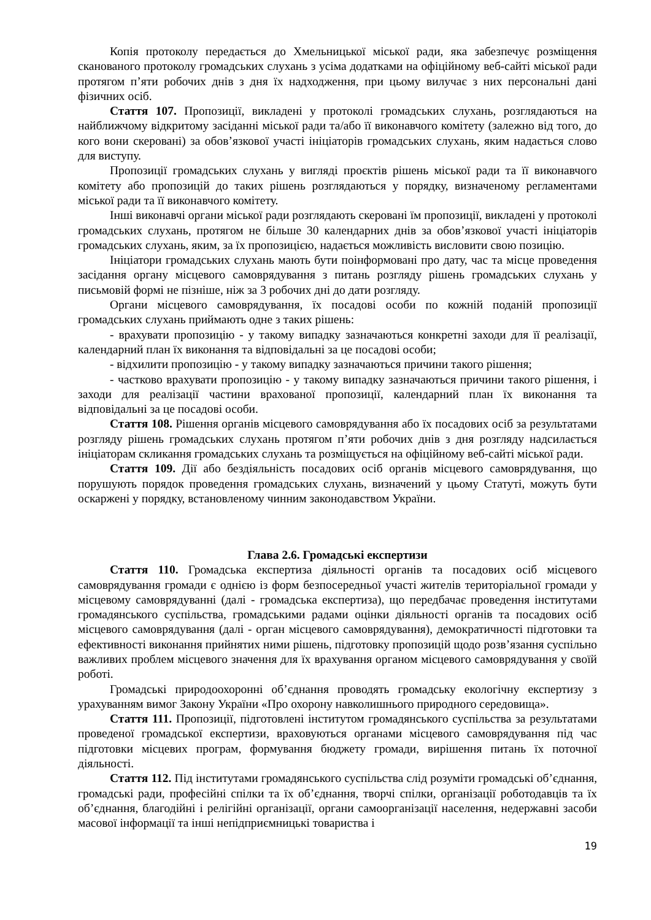Копія протоколу передається до Хмельницької міської ради, яка забезпечує розміщення сканованого протоколу громадських слухань з усіма додатками на офіційному веб-сайті міської ради протягом п’яти робочих днів з дня їх надходження, при цьому вилучає з них персональні дані фізичних осіб.
Стаття 107. Пропозиції, викладені у протоколі громадських слухань, розглядаються на найближчому відкритому засіданні міської ради та/або її виконавчого комітету (залежно від того, до кого вони скеровані) за обов’язкової участі ініціаторів громадських слухань, яким надається слово для виступу.
Пропозиції громадських слухань у вигляді проєктів рішень міської ради та її виконавчого комітету або пропозицій до таких рішень розглядаються у порядку, визначеному регламентами міської ради та її виконавчого комітету.
Інші виконавчі органи міської ради розглядають скеровані їм пропозиції, викладені у протоколі громадських слухань, протягом не більше 30 календарних днів за обов’язкової участі ініціаторів громадських слухань, яким, за їх пропозицією, надається можливість висловити свою позицію.
Ініціатори громадських слухань мають бути поінформовані про дату, час та місце проведення засідання органу місцевого самоврядування з питань розгляду рішень громадських слухань у письмовій формі не пізніше, ніж за 3 робочих дні до дати розгляду.
Органи місцевого самоврядування, їх посадові особи по кожній поданій пропозиції громадських слухань приймають одне з таких рішень:
- врахувати пропозицію - у такому випадку зазначаються конкретні заходи для її реалізації, календарний план їх виконання та відповідальні за це посадові особи;
- відхилити пропозицію - у такому випадку зазначаються причини такого рішення;
- частково врахувати пропозицію - у такому випадку зазначаються причини такого рішення, і заходи для реалізації частини врахованої пропозиції, календарний план їх виконання та відповідальні за це посадові особи.
Стаття 108. Рішення органів місцевого самоврядування або їх посадових осіб за результатами розгляду рішень громадських слухань протягом п’яти робочих днів з дня розгляду надсилається ініціаторам скликання громадських слухань та розміщується на офіційному веб-сайті міської ради.
Стаття 109. Дії або бездіяльність посадових осіб органів місцевого самоврядування, що порушують порядок проведення громадських слухань, визначений у цьому Статуті, можуть бути оскаржені у порядку, встановленому чинним законодавством України.
Глава 2.6. Громадські експертизи
Стаття 110. Громадська експертиза діяльності органів та посадових осіб місцевого самоврядування громади є однією із форм безпосередньої участі жителів територіальної громади у місцевому самоврядуванні (далі - громадська експертиза), що передбачає проведення інститутами громадянського суспільства, громадськими радами оцінки діяльності органів та посадових осіб місцевого самоврядування (далі - орган місцевого самоврядування), демократичності підготовки та ефективності виконання прийнятих ними рішень, підготовку пропозицій щодо розв’язання суспільно важливих проблем місцевого значення для їх врахування органом місцевого самоврядування у своїй роботі.
Громадські природоохоронні об’єднання проводять громадську екологічну експертизу з урахуванням вимог Закону України «Про охорону навколишнього природного середовища».
Стаття 111. Пропозиції, підготовлені інститутом громадянського суспільства за результатами проведеної громадської експертизи, враховуються органами місцевого самоврядування під час підготовки місцевих програм, формування бюджету громади, вирішення питань їх поточної діяльності.
Стаття 112. Під інститутами громадянського суспільства слід розуміти громадські об’єднання, громадські ради, професійні спілки та їх об’єднання, творчі спілки, організації роботодавців та їх об’єднання, благодійні і релігійні організації, органи самоорганізації населення, недержавні засоби масової інформації та інші непідприємницькі товариства і
19